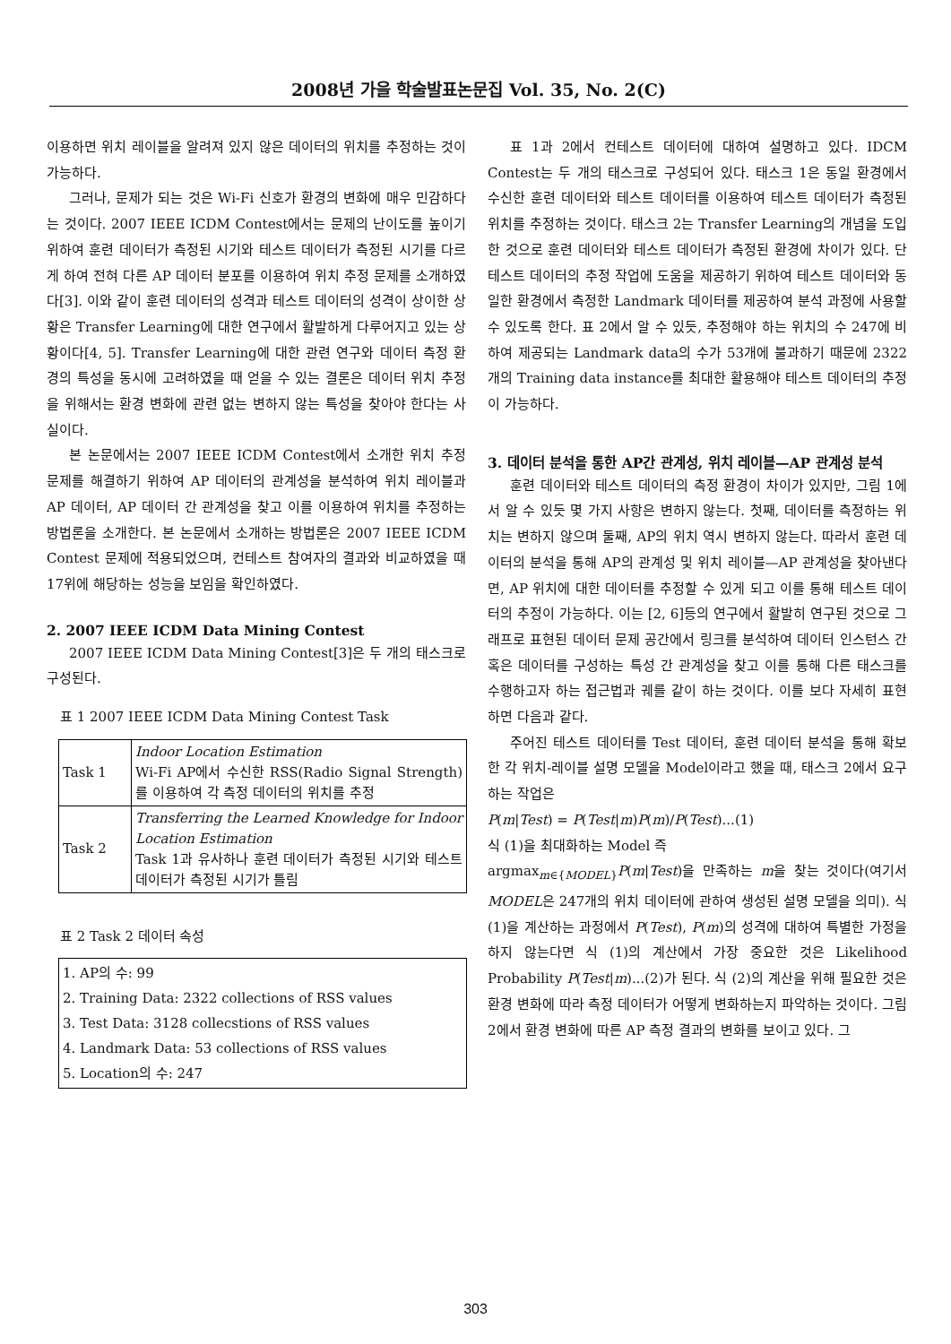2008년 가을 학술발표논문집 Vol. 35, No. 2(C)
이용하면 위치 레이블을 알려져 있지 않은 데이터의 위치를 추정하는 것이 가능하다.
그러나, 문제가 되는 것은 Wi-Fi 신호가 환경의 변화에 매우 민감하다는 것이다. 2007 IEEE ICDM Contest에서는 문제의 난이도를 높이기 위하여 훈련 데이터가 측정된 시기와 테스트 데이터가 측정된 시기를 다르게 하여 전혀 다른 AP 데이터 분포를 이용하여 위치 추정 문제를 소개하였다[3]. 이와 같이 훈련 데이터의 성격과 테스트 데이터의 성격이 상이한 상황은 Transfer Learning에 대한 연구에서 활발하게 다루어지고 있는 상황이다[4, 5]. Transfer Learning에 대한 관련 연구와 데이터 측정 환경의 특성을 동시에 고려하였을 때 얻을 수 있는 결론은 데이터 위치 추정을 위해서는 환경 변화에 관련 없는 변하지 않는 특성을 찾아야 한다는 사실이다.
본 논문에서는 2007 IEEE ICDM Contest에서 소개한 위치 추정 문제를 해결하기 위하여 AP 데이터의 관계성을 분석하여 위치 레이블과 AP 데이터, AP 데이터 간 관계성을 찾고 이를 이용하여 위치를 추정하는 방법론을 소개한다. 본 논문에서 소개하는 방법론은 2007 IEEE ICDM Contest 문제에 적용되었으며, 컨테스트 참여자의 결과와 비교하였을 때 17위에 해당하는 성능을 보임을 확인하였다.
2. 2007 IEEE ICDM Data Mining Contest
2007 IEEE ICDM Data Mining Contest[3]은 두 개의 태스크로 구성된다.
표 1 2007 IEEE ICDM Data Mining Contest Task
| Task 1 | Indoor Location Estimation Wi-Fi AP에서 수신한 RSS(Radio Signal Strength)를 이용하여 각 측정 데이터의 위치를 추정 |
| Task 2 | Transferring the Learned Knowledge for Indoor Location Estimation Task 1과 유사하나 훈련 데이터가 측정된 시기와 테스트 데이터가 측정된 시기가 틀림 |
표 2 Task 2 데이터 속성
| 1. AP의 수: 99 2. Training Data: 2322 collections of RSS values 3. Test Data: 3128 collecstions of RSS values 4. Landmark Data: 53 collections of RSS values 5. Location의 수: 247 |
표 1과 2에서 컨테스트 데이터에 대하여 설명하고 있다. IDCM Contest는 두 개의 태스크로 구성되어 있다. 태스크 1은 동일 환경에서 수신한 훈련 데이터와 테스트 데이터를 이용하여 테스트 데이터가 측정된 위치를 추정하는 것이다. 태스크 2는 Transfer Learning의 개념을 도입한 것으로 훈련 데이터와 테스트 데이터가 측정된 환경에 차이가 있다. 단 테스트 데이터의 추정 작업에 도움을 제공하기 위하여 테스트 데이터와 동일한 환경에서 측정한 Landmark 데이터를 제공하여 분석 과정에 사용할 수 있도록 한다. 표 2에서 알 수 있듯, 추정해야 하는 위치의 수 247에 비하여 제공되는 Landmark data의 수가 53개에 불과하기 때문에 2322개의 Training data instance를 최대한 활용해야 테스트 데이터의 추정이 가능하다.
3. 데이터 분석을 통한 AP간 관계성, 위치 레이블—AP 관계성 분석
훈련 데이터와 테스트 데이터의 측정 환경이 차이가 있지만, 그림 1에서 알 수 있듯 몇 가지 사항은 변하지 않는다. 첫째, 데이터를 측정하는 위치는 변하지 않으며 둘째, AP의 위치 역시 변하지 않는다. 따라서 훈련 데이터의 분석을 통해 AP의 관계성 및 위치 레이블—AP 관계성을 찾아낸다면, AP 위치에 대한 데이터를 추정할 수 있게 되고 이를 통해 테스트 데이터의 추정이 가능하다. 이는 [2, 6]등의 연구에서 활발히 연구된 것으로 그래프로 표현된 데이터 문제 공간에서 링크를 분석하여 데이터 인스턴스 간 혹은 데이터를 구성하는 특성 간 관계성을 찾고 이를 통해 다른 태스크를 수행하고자 하는 접근법과 궤를 같이 하는 것이다. 이를 보다 자세히 표현하면 다음과 같다.
주어진 테스트 데이터를 Test 데이터, 훈련 데이터 분석을 통해 확보한 각 위치-레이블 설명 모델을 Model이라고 했을 때, 태스크 2에서 요구하는 작업은
P(m|Test) = P(Test|m)P(m)/P(Test)...(1)
식 (1)을 최대화하는 Model 즉
argmax<sub>m∈{MODEL}</sub>P(m|Test)을 만족하는 m을 찾는 것이다(여기서 MODEL은 247개의 위치 데이터에 관하여 생성된 설명 모델을 의미). 식 (1)을 계산하는 과정에서 P(Test), P(m)의 성격에 대하여 특별한 가정을 하지 않는다면 식 (1)의 계산에서 가장 중요한 것은 Likelihood Probability P(Test|m)...(2)가 된다. 식 (2)의 계산을 위해 필요한 것은 환경 변화에 따라 측정 데이터가 어떻게 변화하는지 파악하는 것이다. 그림 2에서 환경 변화에 따른 AP 측정 결과의 변화를 보이고 있다. 그
303